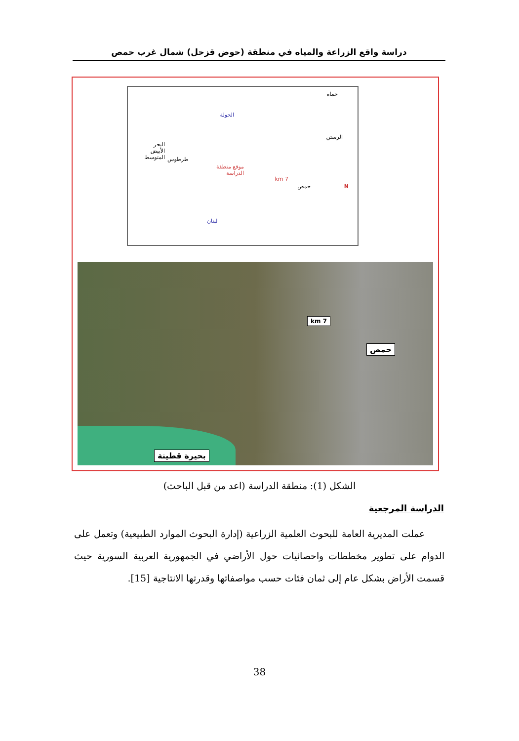دراسة واقع الزراعة والمياه في منطقة (حوض قزحل) شمال غرب حمص
حماه
الحولة
الرستن
البحر الأبيض المتوسط
طرطوس
موقع منطقة الدراسة
7 km
حمص N
لبنان
حمص
7 km
بحيرة قطينة
الشكل (1): منطقة الدراسة (اعد من قبل الباحث)
الدراسة المرجعية
عملت المديرية العامة للبحوث العلمية الزراعية (إدارة البحوث الموارد الطبيعية) وتعمل على الدوام على تطوير مخططات واحصائيات حول الأراضي في الجمهورية العربية السورية حيث قسمت الأراض بشكل عام إلى ثمان فئات حسب مواصفاتها وقدرتها الانتاجية [15].
38